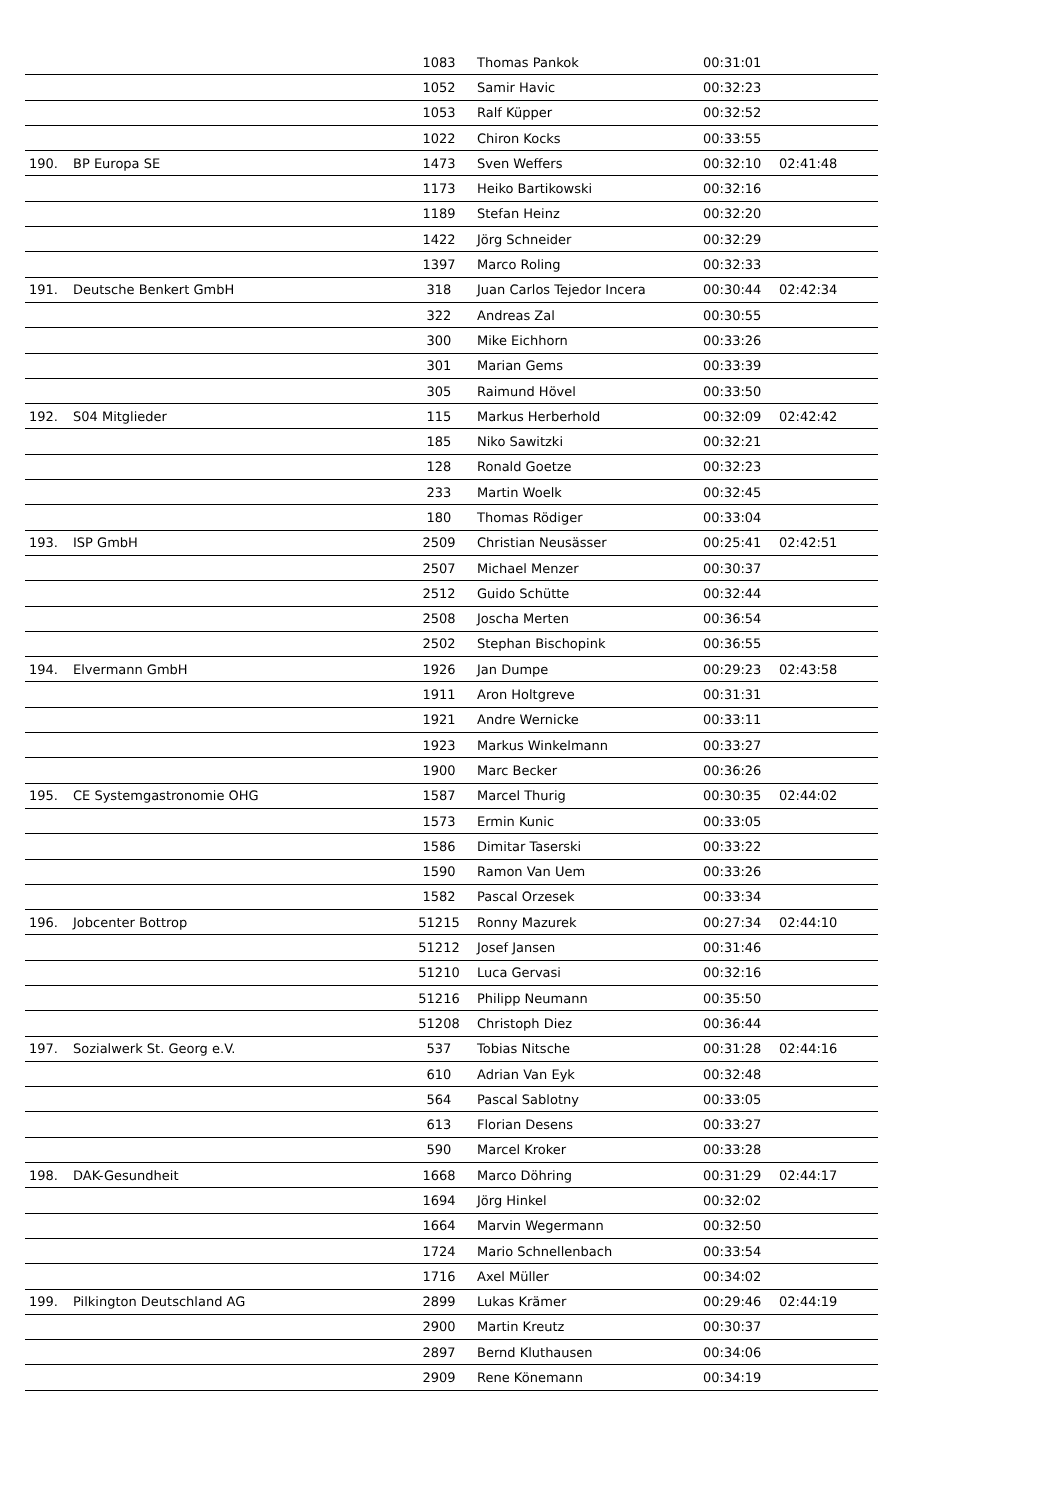| | | 1083 | Thomas Pankok | 00:31:01 | |
| | | 1052 | Samir Havic | 00:32:23 | |
| | | 1053 | Ralf Küpper | 00:32:52 | |
| | | 1022 | Chiron Kocks | 00:33:55 | |
| 190. | BP Europa SE | 1473 | Sven Weffers | 00:32:10 | 02:41:48 |
| | | 1173 | Heiko Bartikowski | 00:32:16 | |
| | | 1189 | Stefan Heinz | 00:32:20 | |
| | | 1422 | Jörg Schneider | 00:32:29 | |
| | | 1397 | Marco Roling | 00:32:33 | |
| 191. | Deutsche Benkert GmbH | 318 | Juan Carlos Tejedor Incera | 00:30:44 | 02:42:34 |
| | | 322 | Andreas Zal | 00:30:55 | |
| | | 300 | Mike Eichhorn | 00:33:26 | |
| | | 301 | Marian Gems | 00:33:39 | |
| | | 305 | Raimund Hövel | 00:33:50 | |
| 192. | S04 Mitglieder | 115 | Markus Herberhold | 00:32:09 | 02:42:42 |
| | | 185 | Niko Sawitzki | 00:32:21 | |
| | | 128 | Ronald Goetze | 00:32:23 | |
| | | 233 | Martin Woelk | 00:32:45 | |
| | | 180 | Thomas Rödiger | 00:33:04 | |
| 193. | ISP GmbH | 2509 | Christian Neusässer | 00:25:41 | 02:42:51 |
| | | 2507 | Michael Menzer | 00:30:37 | |
| | | 2512 | Guido Schütte | 00:32:44 | |
| | | 2508 | Joscha Merten | 00:36:54 | |
| | | 2502 | Stephan Bischopink | 00:36:55 | |
| 194. | Elvermann GmbH | 1926 | Jan Dumpe | 00:29:23 | 02:43:58 |
| | | 1911 | Aron Holtgreve | 00:31:31 | |
| | | 1921 | Andre Wernicke | 00:33:11 | |
| | | 1923 | Markus Winkelmann | 00:33:27 | |
| | | 1900 | Marc Becker | 00:36:26 | |
| 195. | CE Systemgastronomie OHG | 1587 | Marcel Thurig | 00:30:35 | 02:44:02 |
| | | 1573 | Ermin Kunic | 00:33:05 | |
| | | 1586 | Dimitar Taserski | 00:33:22 | |
| | | 1590 | Ramon Van Uem | 00:33:26 | |
| | | 1582 | Pascal Orzesek | 00:33:34 | |
| 196. | Jobcenter Bottrop | 51215 | Ronny Mazurek | 00:27:34 | 02:44:10 |
| | | 51212 | Josef Jansen | 00:31:46 | |
| | | 51210 | Luca Gervasi | 00:32:16 | |
| | | 51216 | Philipp Neumann | 00:35:50 | |
| | | 51208 | Christoph Diez | 00:36:44 | |
| 197. | Sozialwerk St. Georg e.V. | 537 | Tobias Nitsche | 00:31:28 | 02:44:16 |
| | | 610 | Adrian Van Eyk | 00:32:48 | |
| | | 564 | Pascal Sablotny | 00:33:05 | |
| | | 613 | Florian Desens | 00:33:27 | |
| | | 590 | Marcel Kroker | 00:33:28 | |
| 198. | DAK-Gesundheit | 1668 | Marco Döhring | 00:31:29 | 02:44:17 |
| | | 1694 | Jörg Hinkel | 00:32:02 | |
| | | 1664 | Marvin Wegermann | 00:32:50 | |
| | | 1724 | Mario Schnellenbach | 00:33:54 | |
| | | 1716 | Axel Müller | 00:34:02 | |
| 199. | Pilkington Deutschland AG | 2899 | Lukas Krämer | 00:29:46 | 02:44:19 |
| | | 2900 | Martin Kreutz | 00:30:37 | |
| | | 2897 | Bernd Kluthausen | 00:34:06 | |
| | | 2909 | Rene Könemann | 00:34:19 | |